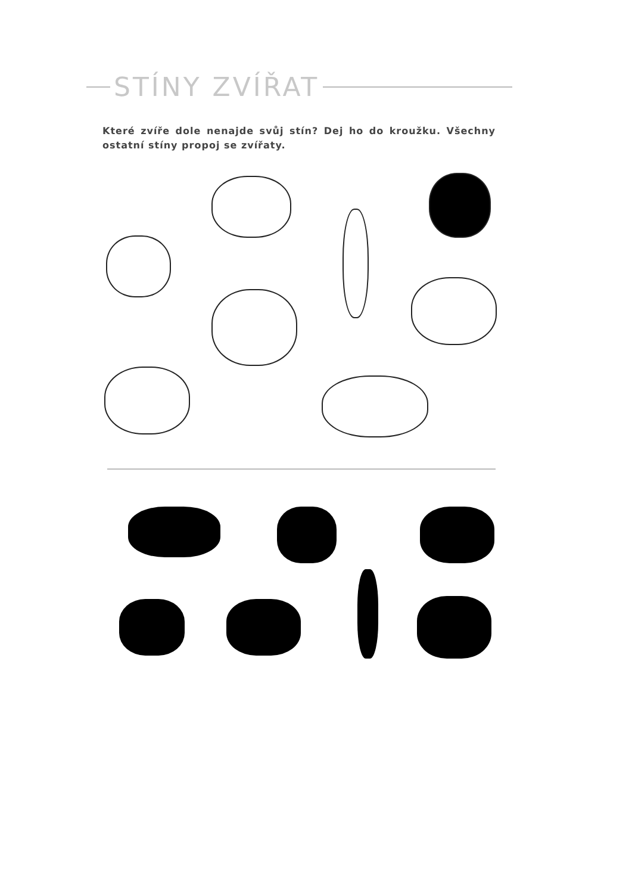STÍNY ZVÍŘAT
Které zvíře dole nenajde svůj stín? Dej ho do kroužku. Všechny ostatní stíny propoj se zvířaty.